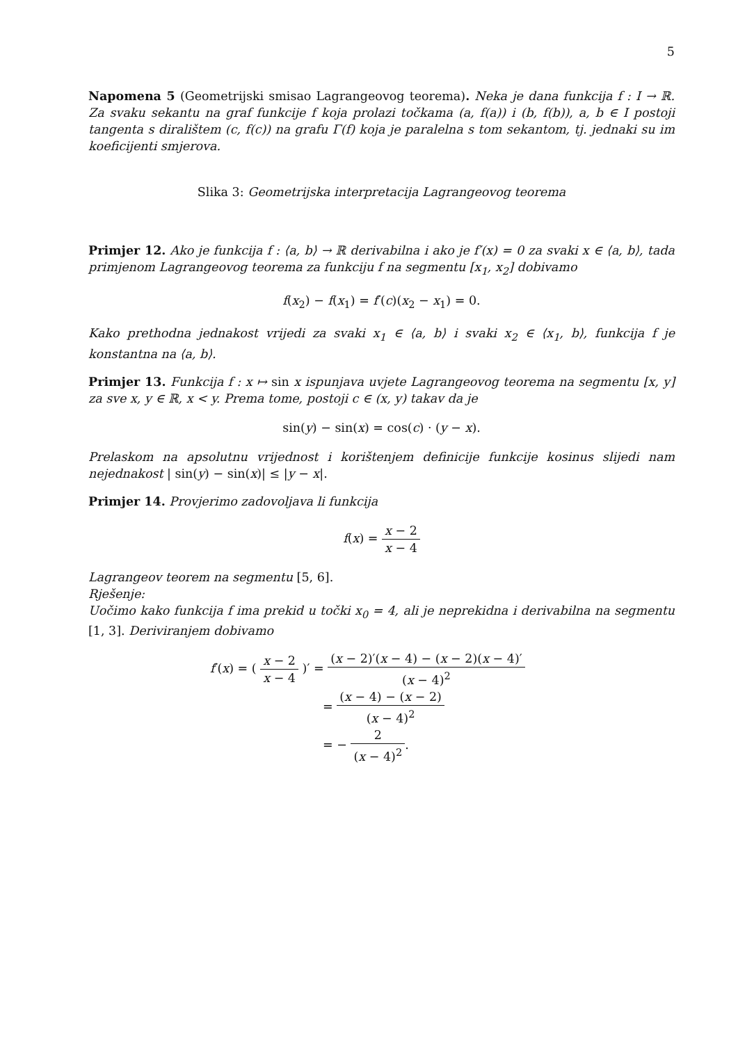5
Napomena 5 (Geometrijski smisao Lagrangeovog teorema). Neka je dana funkcija f : I → ℝ. Za svaku sekantu na graf funkcije f koja prolazi točkama (a, f(a)) i (b, f(b)), a, b ∈ I postoji tangenta s diralištem (c, f(c)) na grafu Γ(f) koja je paralelna s tom sekantom, tj. jednaki su im koeficijenti smjerova.
Slika 3: Geometrijska interpretacija Lagrangeovog teorema
Primjer 12. Ako je funkcija f : ⟨a, b⟩ → ℝ derivabilna i ako je f′(x) = 0 za svaki x ∈ ⟨a, b⟩, tada primjenom Lagrangeovog teorema za funkciju f na segmentu [x<sub>1</sub>, x<sub>2</sub>] dobivamo
f(x<sub>2</sub>) − f(x<sub>1</sub>) = f′(c)(x<sub>2</sub> − x<sub>1</sub>) = 0.
Kako prethodna jednakost vrijedi za svaki x<sub>1</sub> ∈ ⟨a, b⟩ i svaki x<sub>2</sub> ∈ ⟨x<sub>1</sub>, b⟩, funkcija f je konstantna na ⟨a, b⟩.
Primjer 13. Funkcija f : x ↦ sin x ispunjava uvjete Lagrangeovog teorema na segmentu [x, y] za sve x, y ∈ ℝ, x < y. Prema tome, postoji c ∈ (x, y) takav da je
sin(y) − sin(x) = cos(c) · (y − x).
Prelaskom na apsolutnu vrijednost i korištenjem definicije funkcije kosinus slijedi nam nejednakost | sin(y) − sin(x)| ≤ |y − x|.
Primjer 14. Provjerimo zadovoljava li funkcija
f(x) = x − 2 x − 4
Lagrangeov teorem na segmentu [5, 6].
Rješenje:
Uočimo kako funkcija f ima prekid u točki x<sub>0</sub> = 4, ali je neprekidna i derivabilna na segmentu [1, 3]. Deriviranjem dobivamo
f′(x) = ( x − 2 x − 4 )′ = (x − 2)′(x − 4) − (x − 2)(x − 4)′ (x − 4)<sup>2</sup>
= (x − 4) − (x − 2) (x − 4)<sup>2</sup>
= − 2 (x − 4)<sup>2</sup>.